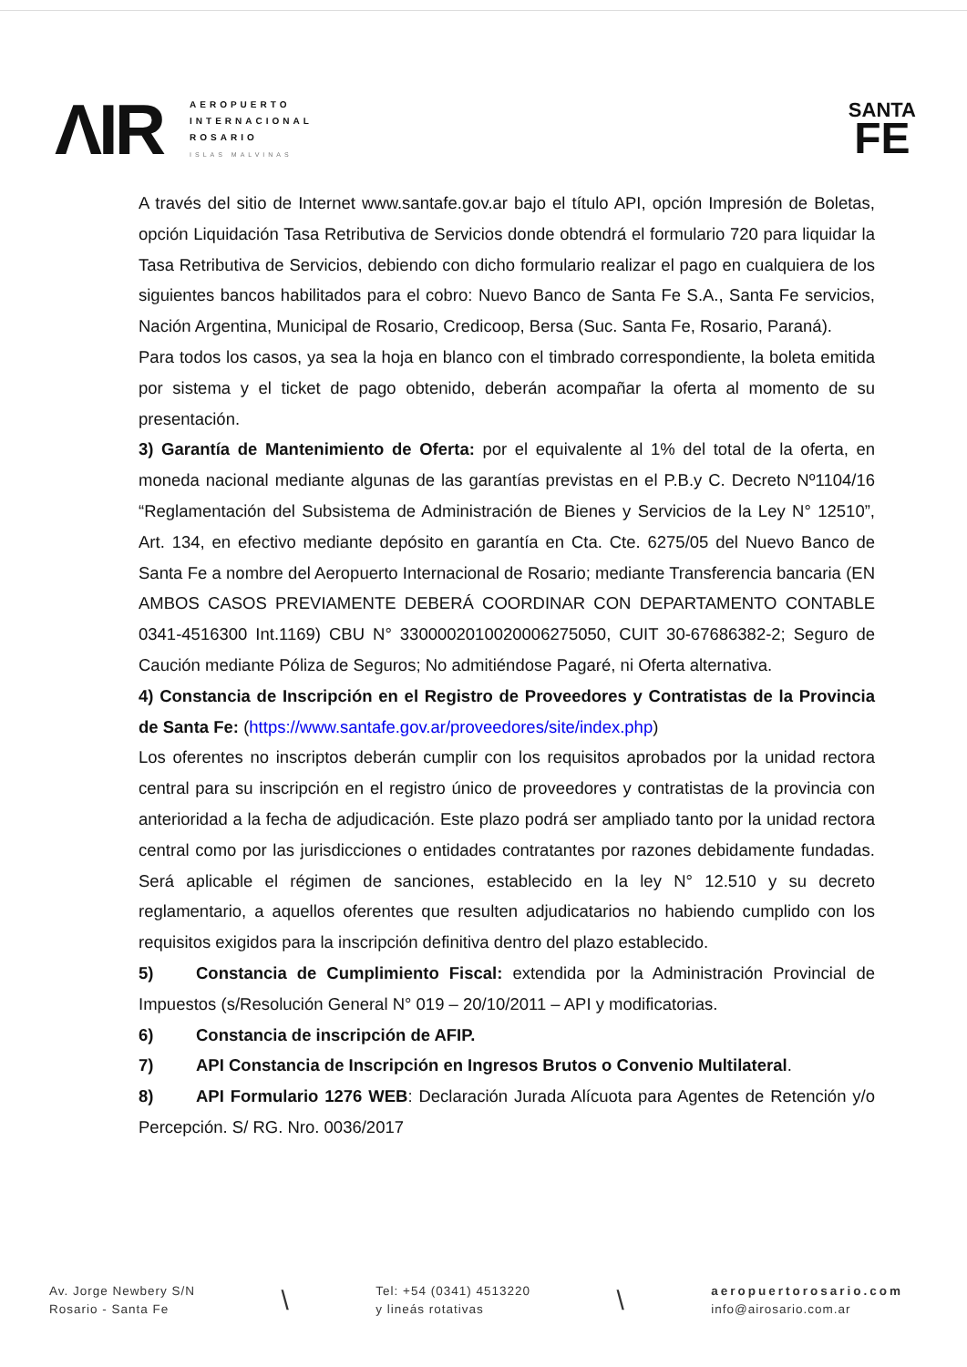ΛΙR
AEROPUERTO
INTERNACIONAL
ROSARIO
ISLAS MALVINAS
SANTA
FE
A través del sitio de Internet www.santafe.gov.ar bajo el título API, opción Impresión de Boletas, opción Liquidación Tasa Retributiva de Servicios donde obtendrá el formulario 720 para liquidar la Tasa Retributiva de Servicios, debiendo con dicho formulario realizar el pago en cualquiera de los siguientes bancos habilitados para el cobro: Nuevo Banco de Santa Fe S.A., Santa Fe servicios, Nación Argentina, Municipal de Rosario, Credicoop, Bersa (Suc. Santa Fe, Rosario, Paraná).
Para todos los casos, ya sea la hoja en blanco con el timbrado correspondiente, la boleta emitida por sistema y el ticket de pago obtenido, deberán acompañar la oferta al momento de su presentación.
3) Garantía de Mantenimiento de Oferta: por el equivalente al 1% del total de la oferta, en moneda nacional mediante algunas de las garantías previstas en el P.B.y C. Decreto Nº1104/16 “Reglamentación del Subsistema de Administración de Bienes y Servicios de la Ley N° 12510”, Art. 134, en efectivo mediante depósito en garantía en Cta. Cte. 6275/05 del Nuevo Banco de Santa Fe a nombre del Aeropuerto Internacional de Rosario; mediante Transferencia bancaria (EN AMBOS CASOS PREVIAMENTE DEBERÁ COORDINAR CON DEPARTAMENTO CONTABLE 0341-4516300 Int.1169) CBU N° 3300002010020006275050, CUIT 30-67686382-2; Seguro de Caución mediante Póliza de Seguros; No admitiéndose Pagaré, ni Oferta alternativa.
4) Constancia de Inscripción en el Registro de Proveedores y Contratistas de la Provincia de Santa Fe: (https://www.santafe.gov.ar/proveedores/site/index.php)
Los oferentes no inscriptos deberán cumplir con los requisitos aprobados por la unidad rectora central para su inscripción en el registro único de proveedores y contratistas de la provincia con anterioridad a la fecha de adjudicación. Este plazo podrá ser ampliado tanto por la unidad rectora central como por las jurisdicciones o entidades contratantes por razones debidamente fundadas. Será aplicable el régimen de sanciones, establecido en la ley N° 12.510 y su decreto reglamentario, a aquellos oferentes que resulten adjudicatarios no habiendo cumplido con los requisitos exigidos para la inscripción definitiva dentro del plazo establecido.
5) Constancia de Cumplimiento Fiscal: extendida por la Administración Provincial de Impuestos (s/Resolución General N° 019 – 20/10/2011 – API y modificatorias.
6) Constancia de inscripción de AFIP.
7) API Constancia de Inscripción en Ingresos Brutos o Convenio Multilateral.
8) API Formulario 1276 WEB: Declaración Jurada Alícuota para Agentes de Retención y/o Percepción. S/ RG. Nro. 0036/2017
Av. Jorge Newbery S/N
Rosario - Santa Fe
\
Tel: +54 (0341) 4513220
y lineás rotativas
\
aeropuertorosario.com
info@airosario.com.ar